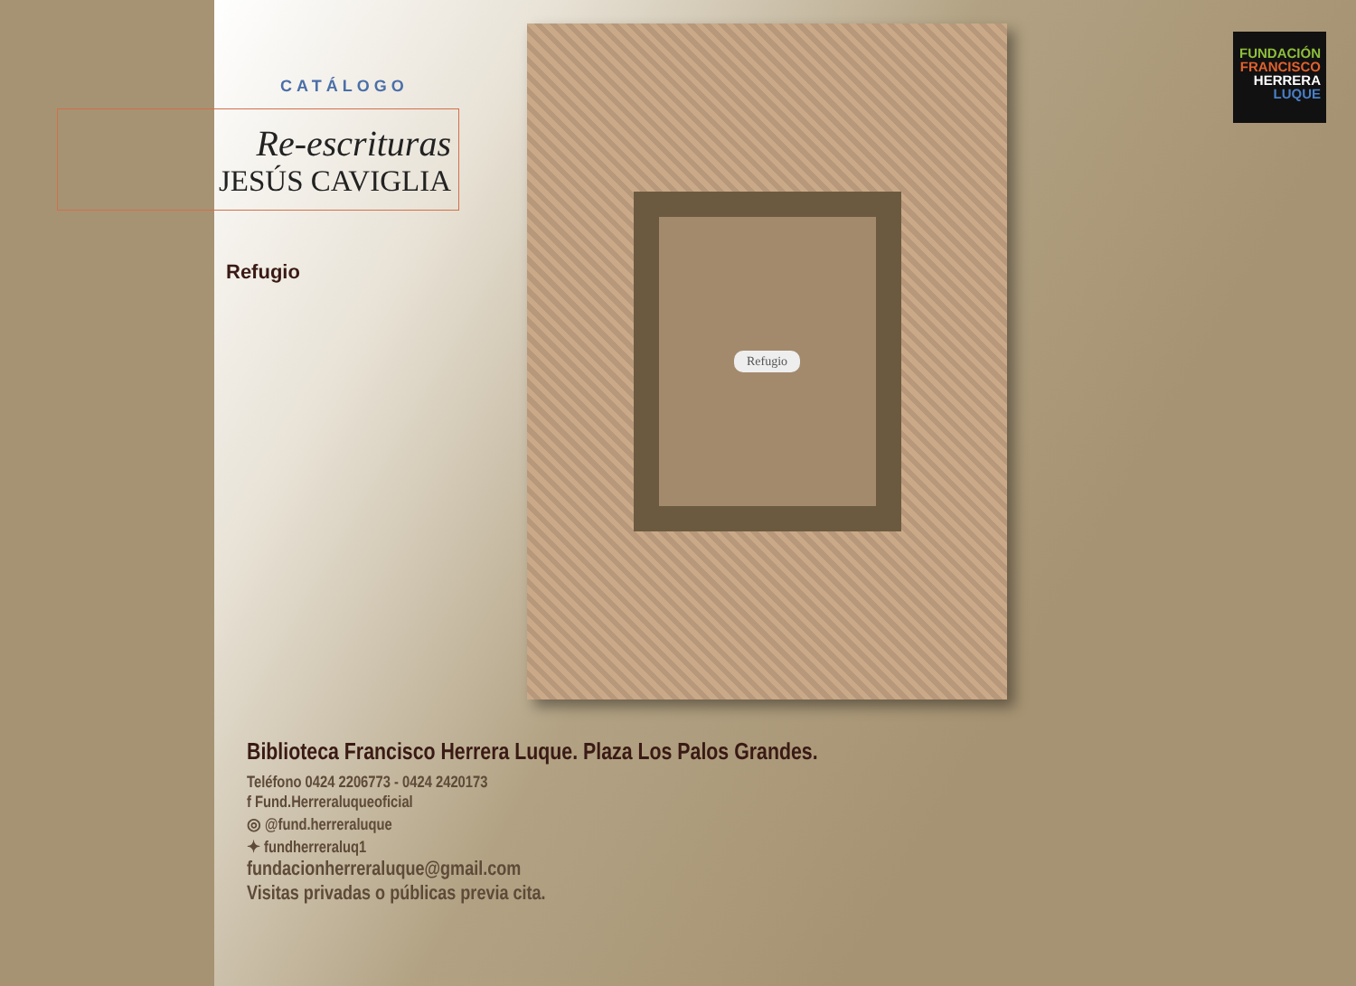CATÁLOGO
Re-escrituras
JESÚS CAVIGLIA
Refugio
Refugio
FUNDACIÓN
FRANCISCO
HERRERA
LUQUE
Biblioteca Francisco Herrera Luque. Plaza Los Palos Grandes.
Teléfono 0424 2206773 - 0424 2420173
f Fund.Herreraluqueoficial
◎ @fund.herreraluque
✦ fundherreraluq1
fundacionherreraluque@gmail.com
Visitas privadas o públicas previa cita.